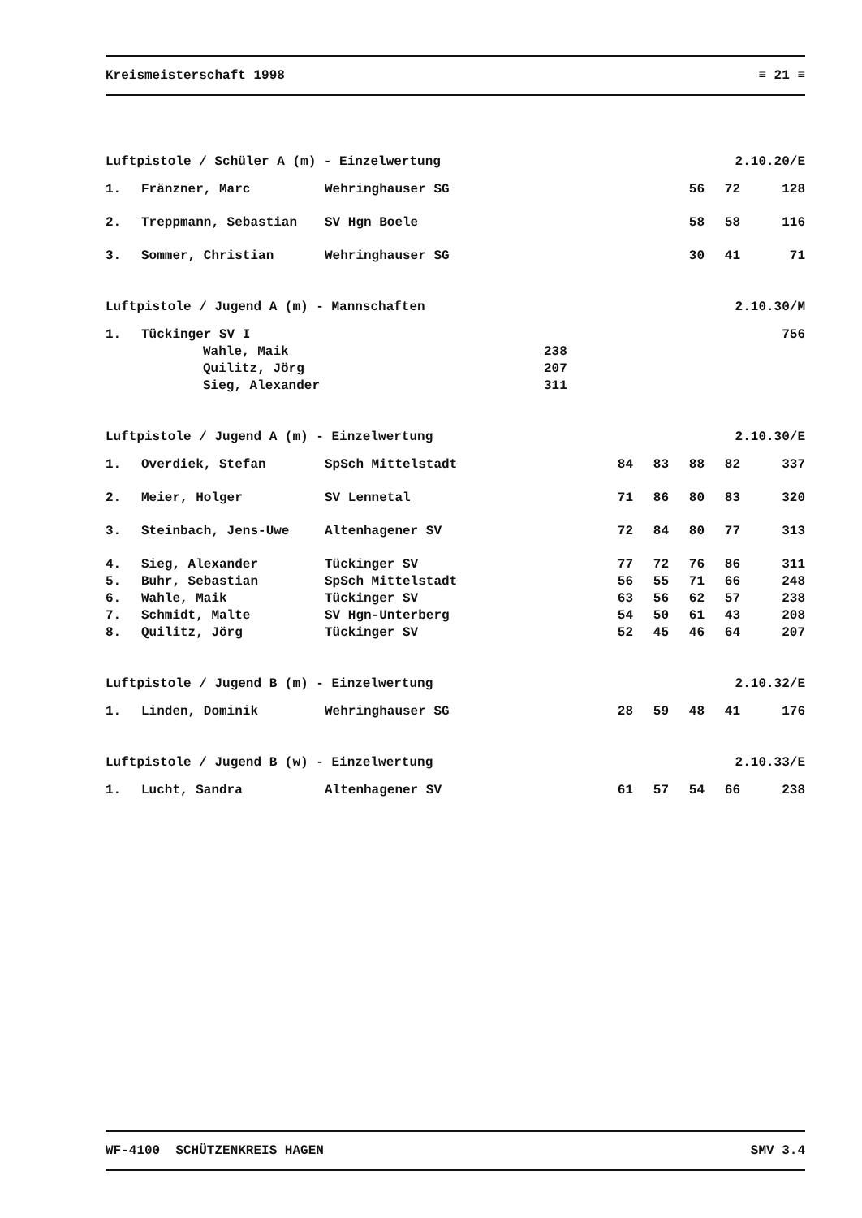Kreismeisterschaft 1998 ≡ 21 ≡
Luftpistole / Schüler A (m) - Einzelwertung 2.10.20/E
| 1. | Fränzner, Marc | Wehringhauser SG | 56 | 72 | 128 |
| 2. | Treppmann, Sebastian | SV Hgn Boele | 58 | 58 | 116 |
| 3. | Sommer, Christian | Wehringhauser SG | 30 | 41 | 71 |
Luftpistole / Jugend A (m) - Mannschaften 2.10.30/M
| 1. | Tückinger SV I | | 756 |
| | Wahle, Maik | 238 | |
| | Quilitz, Jörg | 207 | |
| | Sieg, Alexander | 311 | |
Luftpistole / Jugend A (m) - Einzelwertung 2.10.30/E
| 1. | Overdiek, Stefan | SpSch Mittelstadt | 84 | 83 | 88 | 82 | 337 |
| 2. | Meier, Holger | SV Lennetal | 71 | 86 | 80 | 83 | 320 |
| 3. | Steinbach, Jens-Uwe | Altenhagener SV | 72 | 84 | 80 | 77 | 313 |
| 4. | Sieg, Alexander | Tückinger SV | 77 | 72 | 76 | 86 | 311 |
| 5. | Buhr, Sebastian | SpSch Mittelstadt | 56 | 55 | 71 | 66 | 248 |
| 6. | Wahle, Maik | Tückinger SV | 63 | 56 | 62 | 57 | 238 |
| 7. | Schmidt, Malte | SV Hgn-Unterberg | 54 | 50 | 61 | 43 | 208 |
| 8. | Quilitz, Jörg | Tückinger SV | 52 | 45 | 46 | 64 | 207 |
Luftpistole / Jugend B (m) - Einzelwertung 2.10.32/E
| 1. | Linden, Dominik | Wehringhauser SG | 28 | 59 | 48 | 41 | 176 |
Luftpistole / Jugend B (w) - Einzelwertung 2.10.33/E
| 1. | Lucht, Sandra | Altenhagener SV | 61 | 57 | 54 | 66 | 238 |
WF-4100 SCHÜTZENKREIS HAGEN SMV 3.4